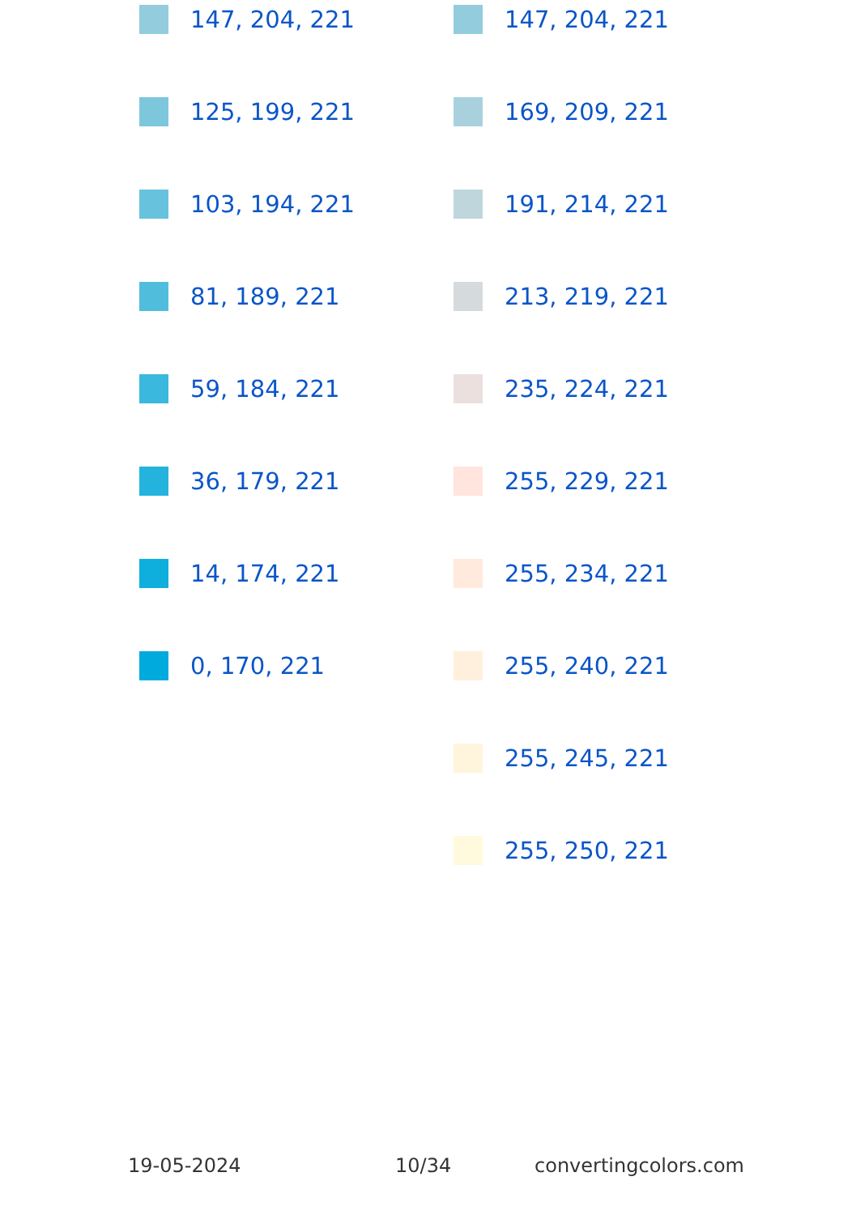147, 204, 221
125, 199, 221
103, 194, 221
81, 189, 221
59, 184, 221
36, 179, 221
14, 174, 221
0, 170, 221
147, 204, 221
169, 209, 221
191, 214, 221
213, 219, 221
235, 224, 221
255, 229, 221
255, 234, 221
255, 240, 221
255, 245, 221
255, 250, 221
19-05-2024 10/34 convertingcolors.com